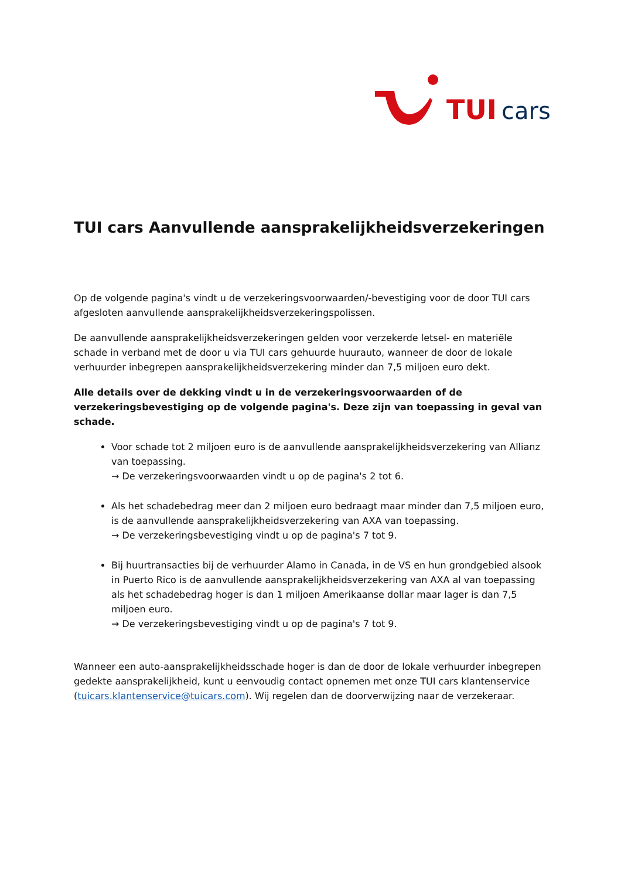TUI
cars
TUI cars Aanvullende aansprakelijkheidsverzekeringen
Op de volgende pagina's vindt u de verzekeringsvoorwaarden/-bevestiging voor de door TUI cars afgesloten aanvullende aansprakelijkheidsverzekeringspolissen.
De aanvullende aansprakelijkheidsverzekeringen gelden voor verzekerde letsel- en materiële schade in verband met de door u via TUI cars gehuurde huurauto, wanneer de door de lokale verhuurder inbegrepen aansprakelijkheidsverzekering minder dan 7,5 miljoen euro dekt.
Alle details over de dekking vindt u in de verzekeringsvoorwaarden of de verzekeringsbevestiging op de volgende pagina's. Deze zijn van toepassing in geval van schade.
Voor schade tot 2 miljoen euro is de aanvullende aansprakelijkheidsverzekering van Allianz van toepassing.
→ De verzekeringsvoorwaarden vindt u op de pagina's 2 tot 6.
Als het schadebedrag meer dan 2 miljoen euro bedraagt maar minder dan 7,5 miljoen euro, is de aanvullende aansprakelijkheidsverzekering van AXA van toepassing.
→ De verzekeringsbevestiging vindt u op de pagina's 7 tot 9.
Bij huurtransacties bij de verhuurder Alamo in Canada, in de VS en hun grondgebied alsook in Puerto Rico is de aanvullende aansprakelijkheidsverzekering van AXA al van toepassing als het schadebedrag hoger is dan 1 miljoen Amerikaanse dollar maar lager is dan 7,5 miljoen euro.
→ De verzekeringsbevestiging vindt u op de pagina's 7 tot 9.
Wanneer een auto-aansprakelijkheidsschade hoger is dan de door de lokale verhuurder inbegrepen gedekte aansprakelijkheid, kunt u eenvoudig contact opnemen met onze TUI cars klantenservice (tuicars.klantenservice@tuicars.com). Wij regelen dan de doorverwijzing naar de verzekeraar.